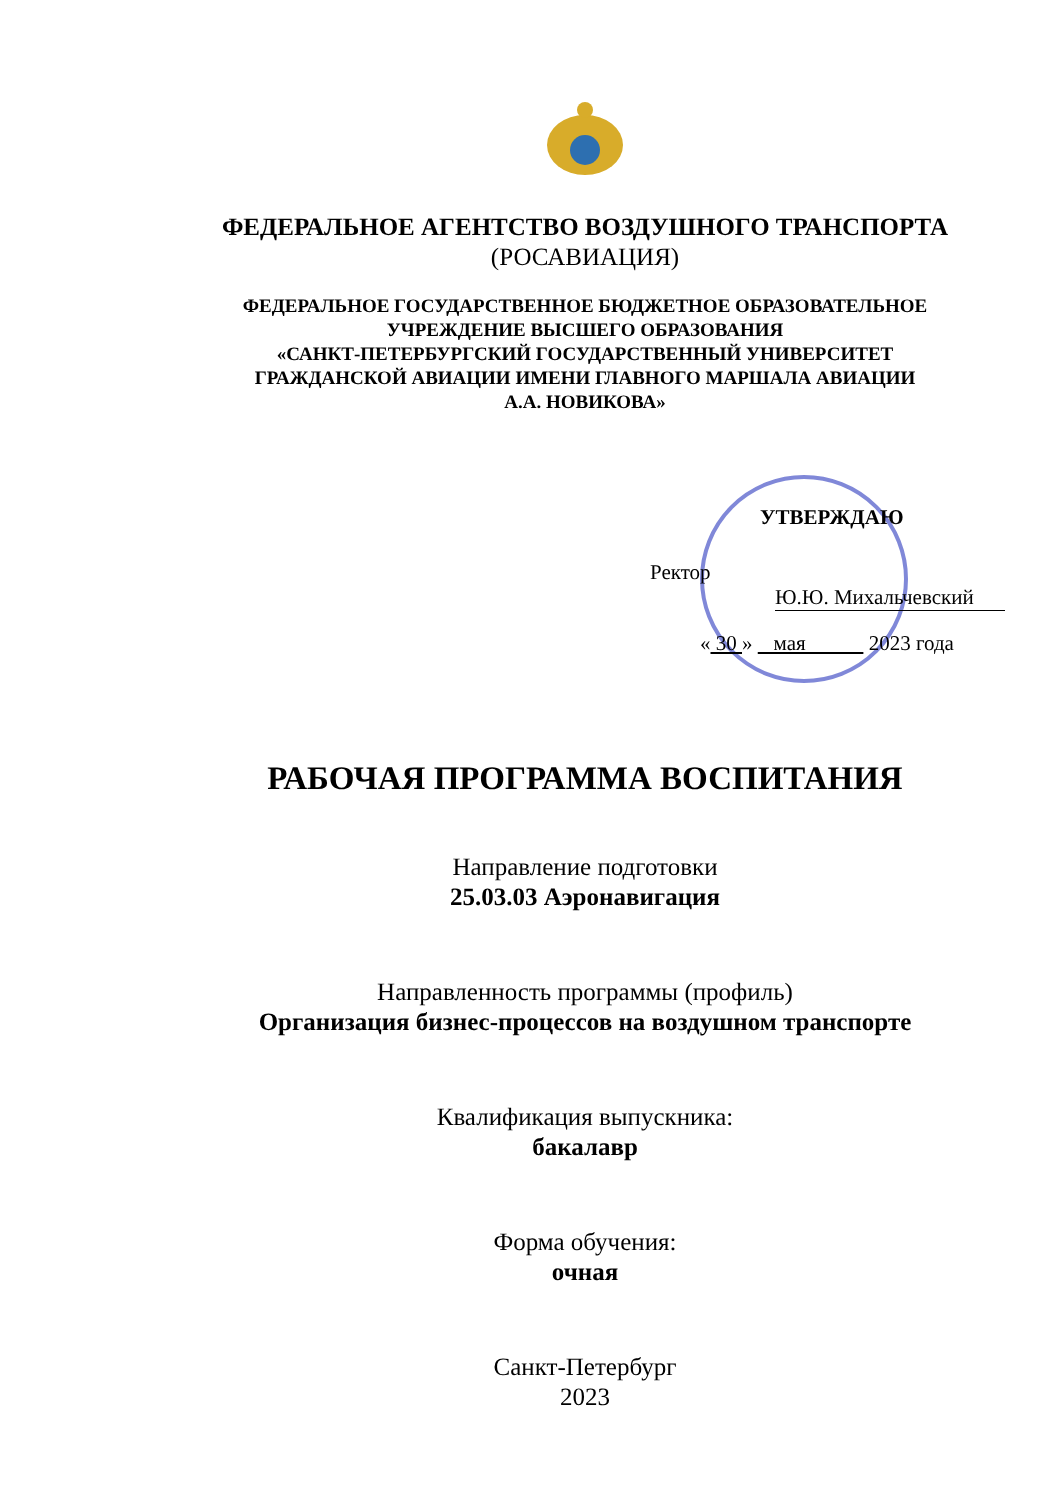ФЕДЕРАЛЬНОЕ АГЕНТСТВО ВОЗДУШНОГО ТРАНСПОРТА
(РОСАВИАЦИЯ)
ФЕДЕРАЛЬНОЕ ГОСУДАРСТВЕННОЕ БЮДЖЕТНОЕ ОБРАЗОВАТЕЛЬНОЕ
УЧРЕЖДЕНИЕ ВЫСШЕГО ОБРАЗОВАНИЯ
«САНКТ-ПЕТЕРБУРГСКИЙ ГОСУДАРСТВЕННЫЙ УНИВЕРСИТЕТ
ГРАЖДАНСКОЙ АВИАЦИИ ИМЕНИ ГЛАВНОГО МАРШАЛА АВИАЦИИ
А.А. НОВИКОВА»
УТВЕРЖДАЮ
Ректор
Ю.Ю. Михальчевский
« 30 » мая 2023 года
РАБОЧАЯ ПРОГРАММА ВОСПИТАНИЯ
Направление подготовки
25.03.03 Аэронавигация
Направленность программы (профиль)
Организация бизнес-процессов на воздушном транспорте
Квалификация выпускника:
бакалавр
Форма обучения:
очная
Санкт-Петербург
2023